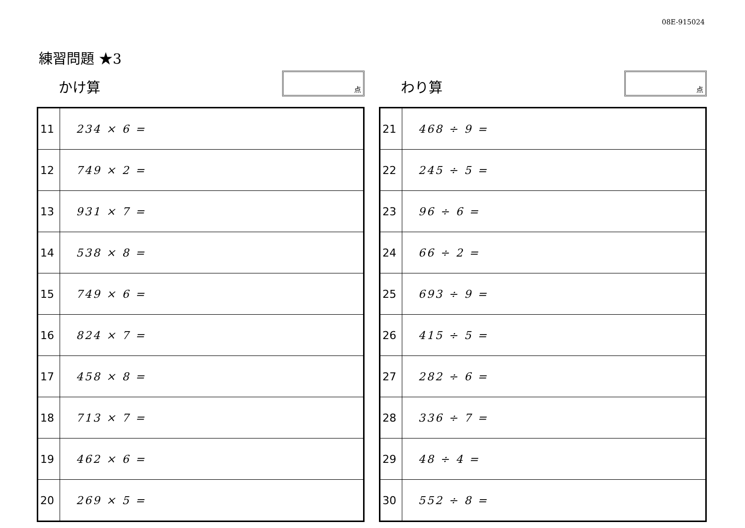08E-915024
練習問題 ★3
かけ算
点
| 11 | 234 × 6 = |
| 12 | 749 × 2 = |
| 13 | 931 × 7 = |
| 14 | 538 × 8 = |
| 15 | 749 × 6 = |
| 16 | 824 × 7 = |
| 17 | 458 × 8 = |
| 18 | 713 × 7 = |
| 19 | 462 × 6 = |
| 20 | 269 × 5 = |
わり算
点
| 21 | 468 ÷ 9 = |
| 22 | 245 ÷ 5 = |
| 23 | 96 ÷ 6 = |
| 24 | 66 ÷ 2 = |
| 25 | 693 ÷ 9 = |
| 26 | 415 ÷ 5 = |
| 27 | 282 ÷ 6 = |
| 28 | 336 ÷ 7 = |
| 29 | 48 ÷ 4 = |
| 30 | 552 ÷ 8 = |